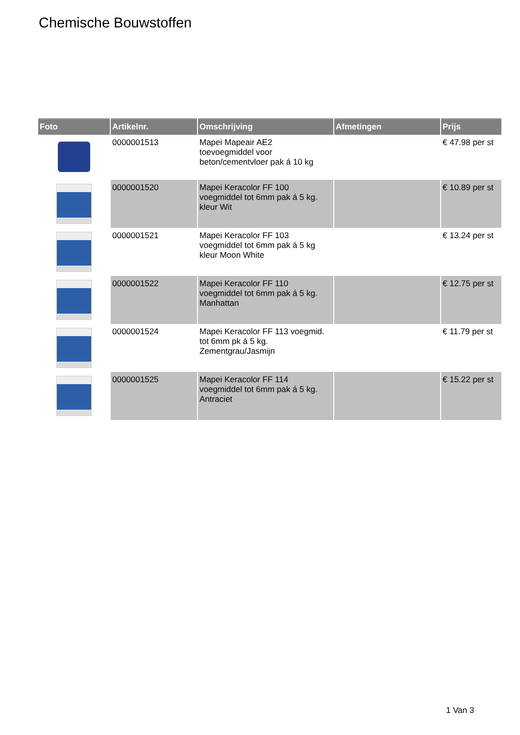Chemische Bouwstoffen
| Foto | Artikelnr. | Omschrijving | Afmetingen | Prijs |
| --- | --- | --- | --- | --- |
| | 0000001513 | Mapei Mapeair AE2 toevoegmiddel voor beton/cementvloer pak á 10 kg | | € 47.98 per st |
| | 0000001520 | Mapei Keracolor FF 100 voegmiddel tot 6mm pak á 5 kg. kleur Wit | | € 10.89 per st |
| | 0000001521 | Mapei Keracolor FF 103 voegmiddel tot 6mm pak á 5 kg kleur Moon White | | € 13.24 per st |
| | 0000001522 | Mapei Keracolor FF 110 voegmiddel tot 6mm pak á 5 kg. Manhattan | | € 12.75 per st |
| | 0000001524 | Mapei Keracolor FF 113 voegmid. tot 6mm pk á 5 kg. Zementgrau/Jasmijn | | € 11.79 per st |
| | 0000001525 | Mapei Keracolor FF 114 voegmiddel tot 6mm pak á 5 kg. Antraciet | | € 15.22 per st |
1 Van 3